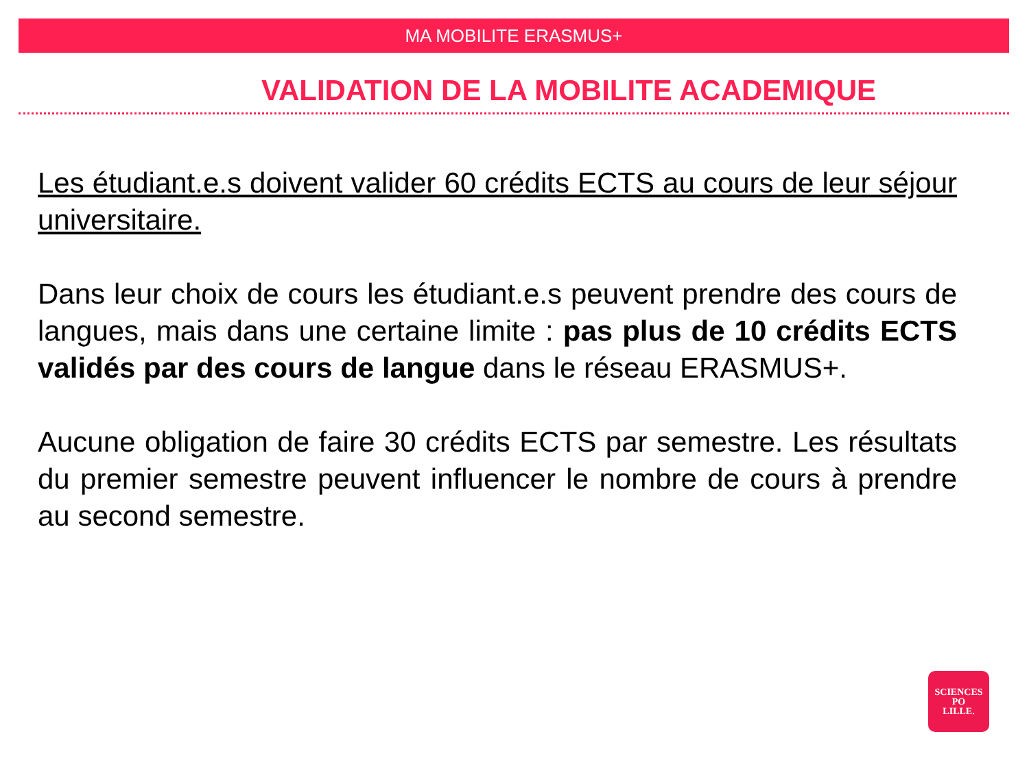MA MOBILITE ERASMUS+
VALIDATION DE LA MOBILITE ACADEMIQUE
Les étudiant.e.s doivent valider 60 crédits ECTS au cours de leur séjour universitaire.
Dans leur choix de cours les étudiant.e.s peuvent prendre des cours de langues, mais dans une certaine limite : pas plus de 10 crédits ECTS validés par des cours de langue dans le réseau ERASMUS+.
Aucune obligation de faire 30 crédits ECTS par semestre. Les résultats du premier semestre peuvent influencer le nombre de cours à prendre au second semestre.
SCIENCES
PO
LILLE.